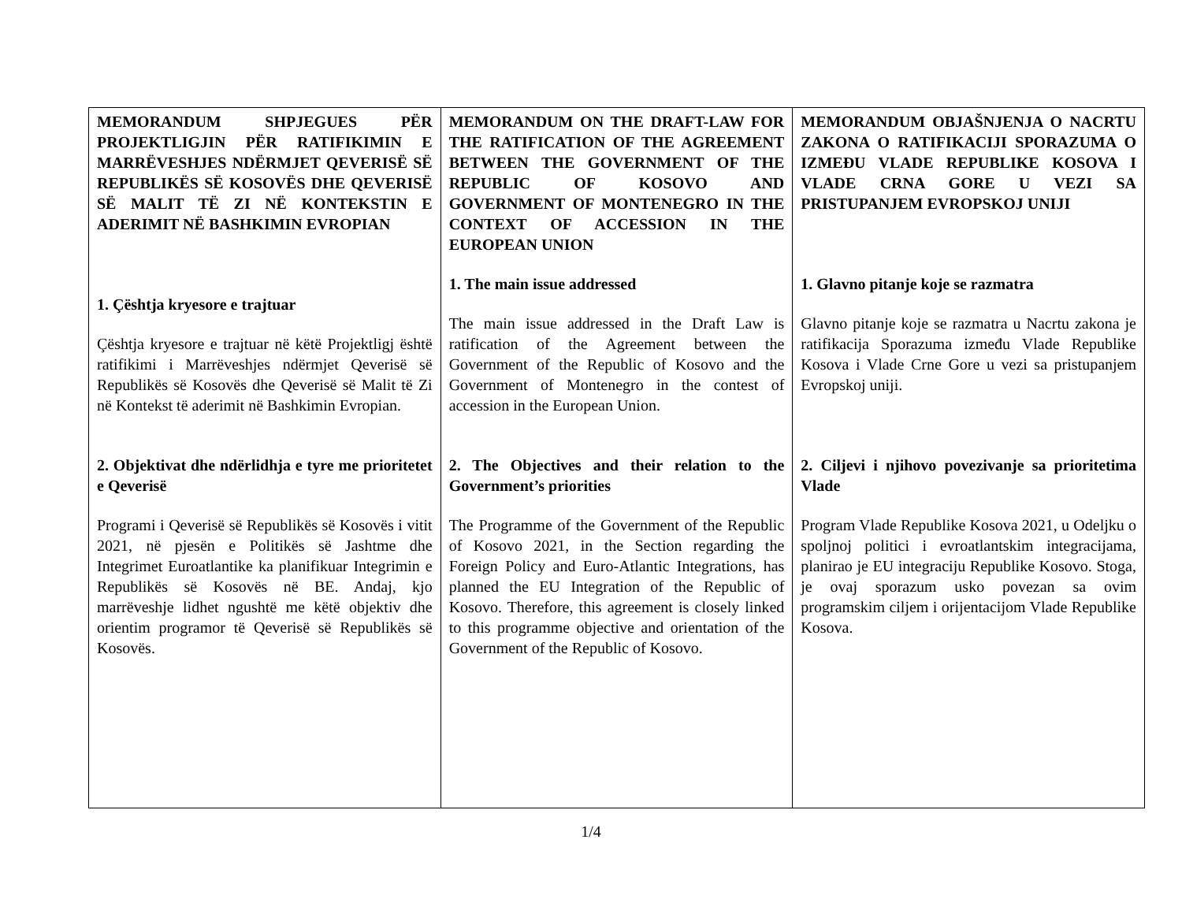| MEMORANDUM SHPJEGUES PËR PROJEKTLIGJIN PËR RATIFIKIMIN E MARRËVESHJES NDËRMJET QEVERISË SË REPUBLIKËS SË KOSOVËS DHE QEVERISË SË MALIT TË ZI NË KONTEKSTIN E ADERIMIT NË BASHKIMIN EVROPIAN 1. Çështja kryesore e trajtuar Çështja kryesore e trajtuar në këtë Projektligj është ratifikimi i Marrëveshjes ndërmjet Qeverisë së Republikës së Kosovës dhe Qeverisë së Malit të Zi në Kontekst të aderimit në Bashkimin Evropian. 2. Objektivat dhe ndërlidhja e tyre me prioritetet e Qeverisë Programi i Qeverisë së Republikës së Kosovës i vitit 2021, në pjesën e Politikës së Jashtme dhe Integrimet Euroatlantike ka planifikuar Integrimin e Republikës së Kosovës në BE. Andaj, kjo marrëveshje lidhet ngushtë me këtë objektiv dhe orientim programor të Qeverisë së Republikës së Kosovës. | MEMORANDUM ON THE DRAFT-LAW FOR THE RATIFICATION OF THE AGREEMENT BETWEEN THE GOVERNMENT OF THE REPUBLIC OF KOSOVO AND GOVERNMENT OF MONTENEGRO IN THE CONTEXT OF ACCESSION IN THE EUROPEAN UNION 1. The main issue addressed The main issue addressed in the Draft Law is ratification of the Agreement between the Government of the Republic of Kosovo and the Government of Montenegro in the contest of accession in the European Union. 2. The Objectives and their relation to the Government’s priorities The Programme of the Government of the Republic of Kosovo 2021, in the Section regarding the Foreign Policy and Euro-Atlantic Integrations, has planned the EU Integration of the Republic of Kosovo. Therefore, this agreement is closely linked to this programme objective and orientation of the Government of the Republic of Kosovo. | MEMORANDUM OBJAŠNJENJA O NACRTU ZAKONA O RATIFIKACIJI SPORAZUMA O IZMEĐU VLADE REPUBLIKE KOSOVA I VLADE CRNA GORE U VEZI SA PRISTUPANJEM EVROPSKOJ UNIJI 1. Glavno pitanje koje se razmatra Glavno pitanje koje se razmatra u Nacrtu zakona je ratifikacija Sporazuma između Vlade Republike Kosova i Vlade Crne Gore u vezi sa pristupanjem Evropskoj uniji. 2. Ciljevi i njihovo povezivanje sa prioritetima Vlade Program Vlade Republike Kosova 2021, u Odeljku o spoljnoj politici i evroatlantskim integracijama, planirao je EU integraciju Republike Kosovo. Stoga, je ovaj sporazum usko povezan sa ovim programskim ciljem i orijentacijom Vlade Republike Kosova. |
1/4